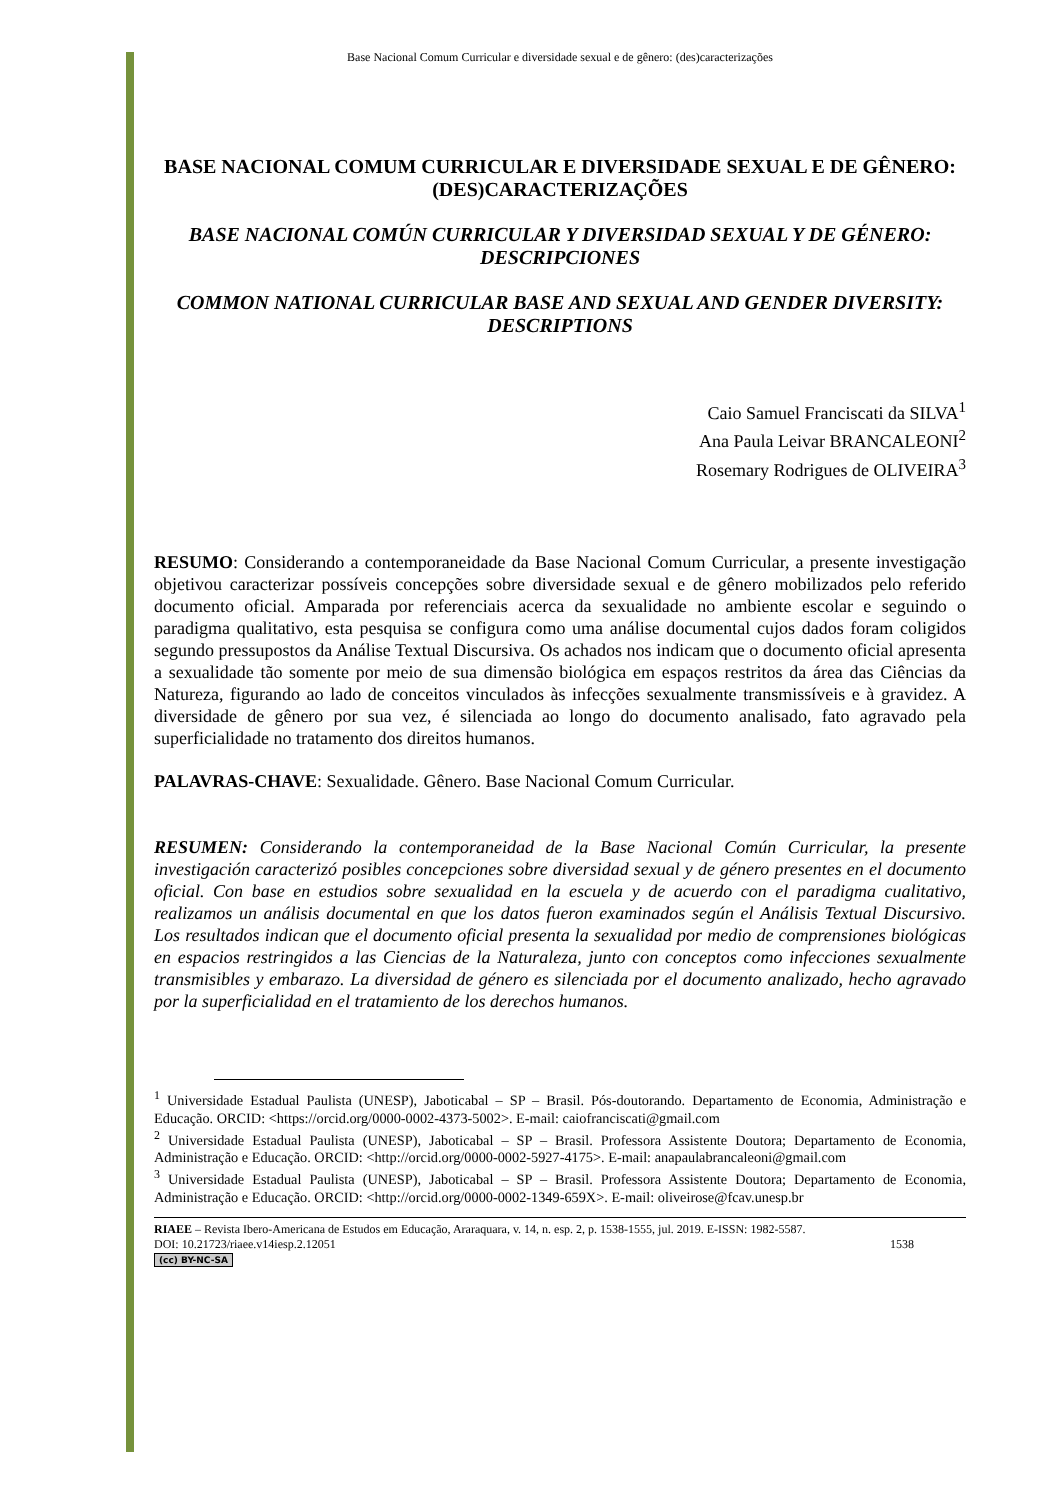Base Nacional Comum Curricular e diversidade sexual e de gênero: (des)caracterizações
BASE NACIONAL COMUM CURRICULAR E DIVERSIDADE SEXUAL E DE GÊNERO: (DES)CARACTERIZAÇÕES
BASE NACIONAL COMÚN CURRICULAR Y DIVERSIDAD SEXUAL Y DE GÉNERO: DESCRIPCIONES
COMMON NATIONAL CURRICULAR BASE AND SEXUAL AND GENDER DIVERSITY: DESCRIPTIONS
Caio Samuel Franciscati da SILVA<sup>1</sup>
Ana Paula Leivar BRANCALEONI<sup>2</sup>
Rosemary Rodrigues de OLIVEIRA<sup>3</sup>
RESUMO: Considerando a contemporaneidade da Base Nacional Comum Curricular, a presente investigação objetivou caracterizar possíveis concepções sobre diversidade sexual e de gênero mobilizados pelo referido documento oficial. Amparada por referenciais acerca da sexualidade no ambiente escolar e seguindo o paradigma qualitativo, esta pesquisa se configura como uma análise documental cujos dados foram coligidos segundo pressupostos da Análise Textual Discursiva. Os achados nos indicam que o documento oficial apresenta a sexualidade tão somente por meio de sua dimensão biológica em espaços restritos da área das Ciências da Natureza, figurando ao lado de conceitos vinculados às infecções sexualmente transmissíveis e à gravidez. A diversidade de gênero por sua vez, é silenciada ao longo do documento analisado, fato agravado pela superficialidade no tratamento dos direitos humanos.
PALAVRAS-CHAVE: Sexualidade. Gênero. Base Nacional Comum Curricular.
RESUMEN: Considerando la contemporaneidad de la Base Nacional Común Curricular, la presente investigación caracterizó posibles concepciones sobre diversidad sexual y de género presentes en el documento oficial. Con base en estudios sobre sexualidad en la escuela y de acuerdo con el paradigma cualitativo, realizamos un análisis documental en que los datos fueron examinados según el Análisis Textual Discursivo. Los resultados indican que el documento oficial presenta la sexualidad por medio de comprensiones biológicas en espacios restringidos a las Ciencias de la Naturaleza, junto con conceptos como infecciones sexualmente transmisibles y embarazo. La diversidad de género es silenciada por el documento analizado, hecho agravado por la superficialidad en el tratamiento de los derechos humanos.
<sup>1</sup> Universidade Estadual Paulista (UNESP), Jaboticabal – SP – Brasil. Pós-doutorando. Departamento de Economia, Administração e Educação. ORCID: <https://orcid.org/0000-0002-4373-5002>. E-mail: caiofranciscati@gmail.com
<sup>2</sup> Universidade Estadual Paulista (UNESP), Jaboticabal – SP – Brasil. Professora Assistente Doutora; Departamento de Economia, Administração e Educação. ORCID: <http://orcid.org/0000-0002-5927-4175>. E-mail: anapaulabrancaleoni@gmail.com
<sup>3</sup> Universidade Estadual Paulista (UNESP), Jaboticabal – SP – Brasil. Professora Assistente Doutora; Departamento de Economia, Administração e Educação. ORCID: <http://orcid.org/0000-0002-1349-659X>. E-mail: oliveirose@fcav.unesp.br
RIAEE – Revista Ibero-Americana de Estudos em Educação, Araraquara, v. 14, n. esp. 2, p. 1538-1555, jul. 2019. E-ISSN: 1982-5587.
DOI: 10.21723/riaee.v14iesp.2.12051 1538
(cc) BY-NC-SA